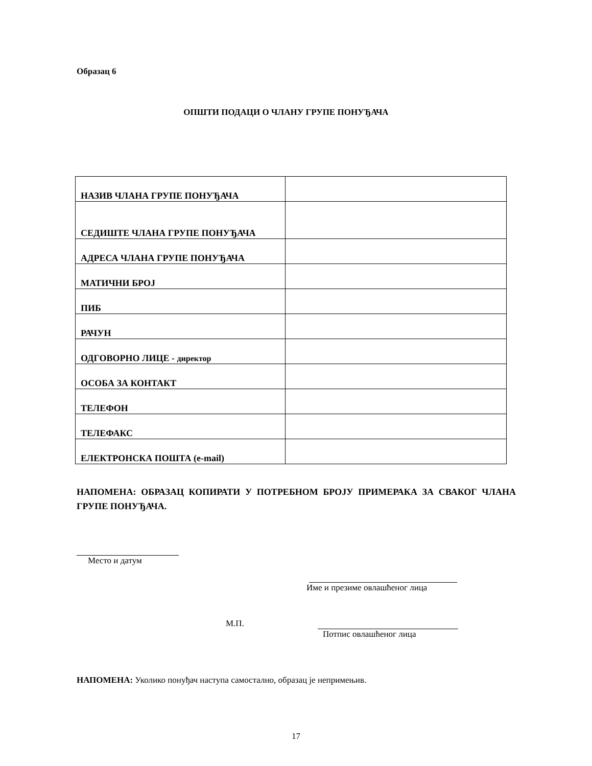Образац 6
ОПШТИ ПОДАЦИ О ЧЛАНУ ГРУПЕ ПОНУЂАЧА
| НАЗИВ ЧЛАНА ГРУПЕ ПОНУЂАЧА | |
| СЕДИШТЕ ЧЛАНА ГРУПЕ ПОНУЂАЧА | |
| АДРЕСА ЧЛАНА ГРУПЕ ПОНУЂАЧА | |
| МАТИЧНИ БРОЈ | |
| ПИБ | |
| РАЧУН | |
| ОДГОВОРНО ЛИЦЕ - директор | |
| ОСОБА ЗА КОНТАКТ | |
| ТЕЛЕФОН | |
| ТЕЛЕФАКС | |
| ЕЛЕКТРОНСКА ПОШТА (e-mail) | |
НАПОМЕНА: ОБРАЗАЦ КОПИРАТИ У ПОТРЕБНОМ БРОЈУ ПРИМЕРАКА ЗА СВАКОГ ЧЛАНА ГРУПЕ ПОНУЂАЧА.
Место и датум
Име и презиме овлашћеног лица
М.П. Потпис овлашћеног лица
НАПОМЕНА: Уколико понуђач наступа самостално, образац је непримењив.
17